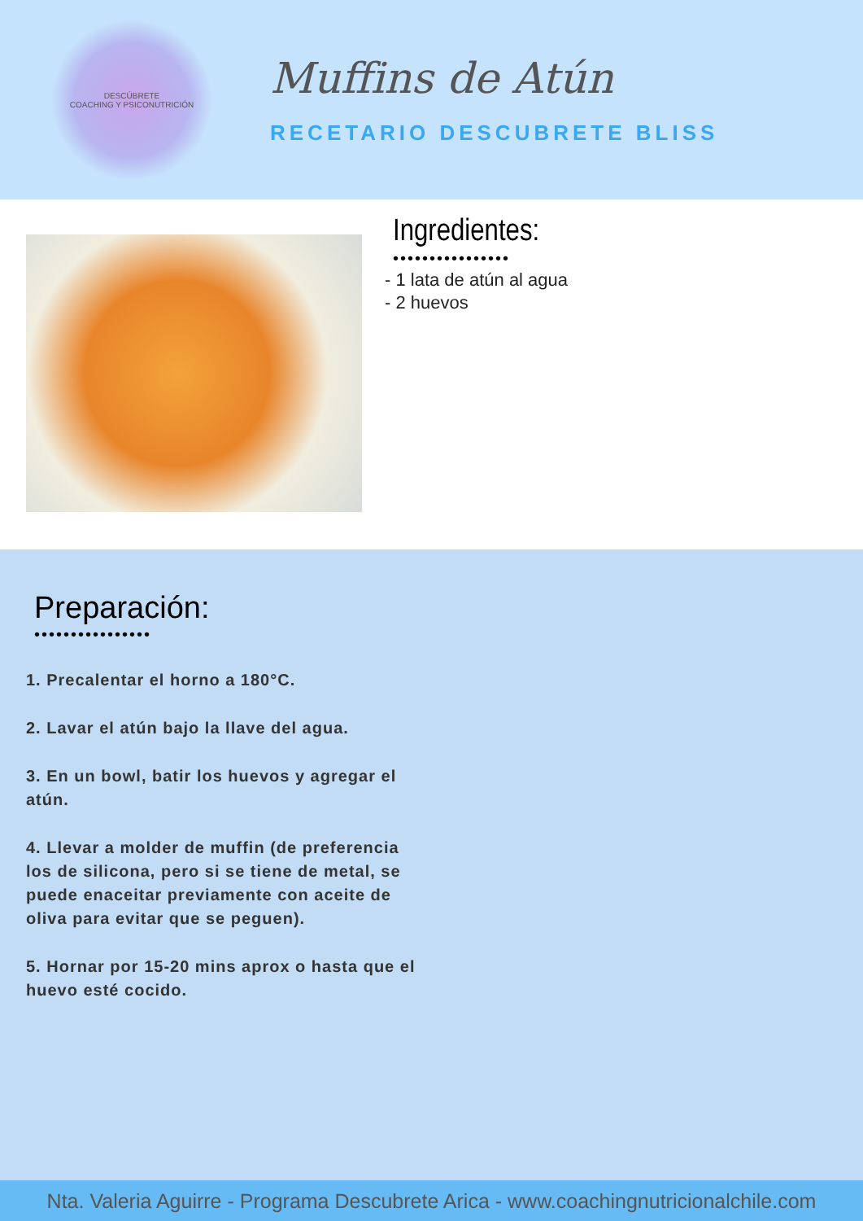DESCÚBRETE
COACHING Y PSICONUTRICIÓN
Muffins de Atún
RECETARIO DESCUBRETE BLISS
Ingredientes:
••••••••••••••••
- 1 lata de atún al agua
- 2 huevos
Preparación:
••••••••••••••••
1. Precalentar el horno a 180°C.
2. Lavar el atún bajo la llave del agua.
3. En un bowl, batir los huevos y agregar el atún.
4. Llevar a molder de muffin (de preferencia los de silicona, pero si se tiene de metal, se puede enaceitar previamente con aceite de oliva para evitar que se peguen).
5. Hornar por 15-20 mins aprox o hasta que el huevo esté cocido.
Nta. Valeria Aguirre - Programa Descubrete Arica - www.coachingnutricionalchile.com